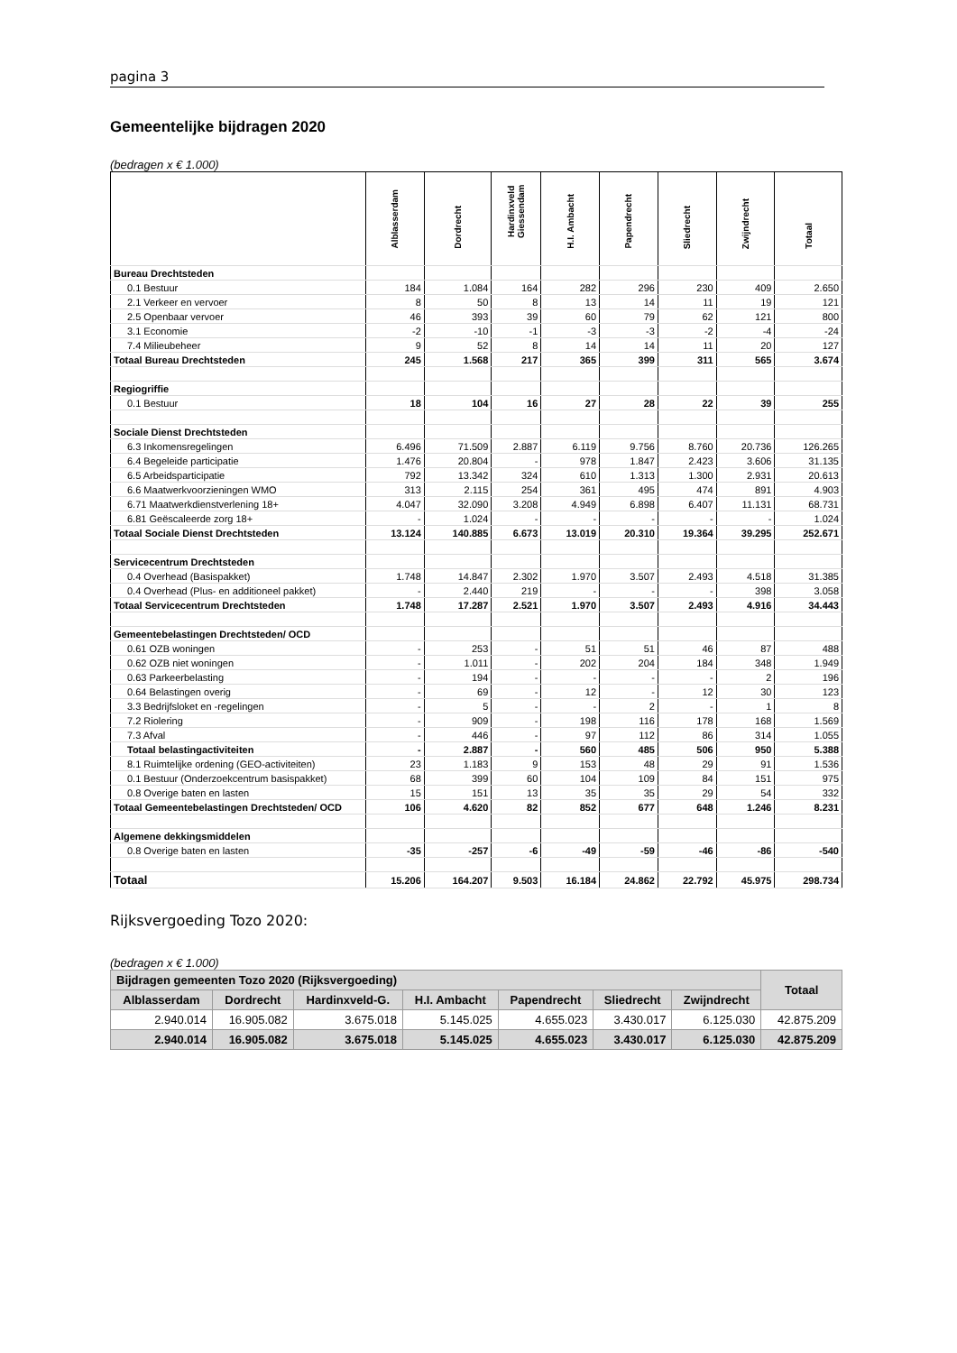pagina 3
Gemeentelijke bijdragen 2020
(bedragen x € 1.000)
| | Alblasserdam | Dordrecht | Hardinxveld Giessendam | H.I. Ambacht | Papendrecht | Sliedrecht | Zwijndrecht | Totaal |
| --- | --- | --- | --- | --- | --- | --- | --- | --- |
| Bureau Drechtsteden | | | | | | | | |
| 0.1 Bestuur | 184 | 1.084 | 164 | 282 | 296 | 230 | 409 | 2.650 |
| 2.1 Verkeer en vervoer | 8 | 50 | 8 | 13 | 14 | 11 | 19 | 121 |
| 2.5 Openbaar vervoer | 46 | 393 | 39 | 60 | 79 | 62 | 121 | 800 |
| 3.1 Economie | -2 | -10 | -1 | -3 | -3 | -2 | -4 | -24 |
| 7.4 Milieubeheer | 9 | 52 | 8 | 14 | 14 | 11 | 20 | 127 |
| Totaal Bureau Drechtsteden | 245 | 1.568 | 217 | 365 | 399 | 311 | 565 | 3.674 |
| Regiogriffie | | | | | | | | |
| 0.1 Bestuur | 18 | 104 | 16 | 27 | 28 | 22 | 39 | 255 |
| Sociale Dienst Drechtsteden | | | | | | | | |
| 6.3 Inkomensregelingen | 6.496 | 71.509 | 2.887 | 6.119 | 9.756 | 8.760 | 20.736 | 126.265 |
| 6.4 Begeleide participatie | 1.476 | 20.804 | - | 978 | 1.847 | 2.423 | 3.606 | 31.135 |
| 6.5 Arbeidsparticipatie | 792 | 13.342 | 324 | 610 | 1.313 | 1.300 | 2.931 | 20.613 |
| 6.6 Maatwerkvoorzieningen WMO | 313 | 2.115 | 254 | 361 | 495 | 474 | 891 | 4.903 |
| 6.71 Maatwerkdienstverlening 18+ | 4.047 | 32.090 | 3.208 | 4.949 | 6.898 | 6.407 | 11.131 | 68.731 |
| 6.81 Geëscaleerde zorg 18+ | - | 1.024 | - | - | - | - | - | 1.024 |
| Totaal Sociale Dienst Drechtsteden | 13.124 | 140.885 | 6.673 | 13.019 | 20.310 | 19.364 | 39.295 | 252.671 |
| Servicecentrum Drechtsteden | | | | | | | | |
| 0.4 Overhead (Basispakket) | 1.748 | 14.847 | 2.302 | 1.970 | 3.507 | 2.493 | 4.518 | 31.385 |
| 0.4 Overhead (Plus- en additioneel pakket) | - | 2.440 | 219 | - | - | - | 398 | 3.058 |
| Totaal Servicecentrum Drechtsteden | 1.748 | 17.287 | 2.521 | 1.970 | 3.507 | 2.493 | 4.916 | 34.443 |
| Gemeentebelastingen Drechtsteden/ OCD | | | | | | | | |
| 0.61 OZB woningen | - | 253 | - | 51 | 51 | 46 | 87 | 488 |
| 0.62 OZB niet woningen | - | 1.011 | - | 202 | 204 | 184 | 348 | 1.949 |
| 0.63 Parkeerbelasting | - | 194 | - | - | - | - | 2 | 196 |
| 0.64 Belastingen overig | - | 69 | - | 12 | - | 12 | 30 | 123 |
| 3.3 Bedrijfsloket en -regelingen | - | 5 | - | - | 2 | - | 1 | 8 |
| 7.2 Riolering | - | 909 | - | 198 | 116 | 178 | 168 | 1.569 |
| 7.3 Afval | - | 446 | - | 97 | 112 | 86 | 314 | 1.055 |
| Totaal belastingactiviteiten | - | 2.887 | - | 560 | 485 | 506 | 950 | 5.388 |
| 8.1 Ruimtelijke ordening (GEO-activiteiten) | 23 | 1.183 | 9 | 153 | 48 | 29 | 91 | 1.536 |
| 0.1 Bestuur (Onderzoekcentrum basispakket) | 68 | 399 | 60 | 104 | 109 | 84 | 151 | 975 |
| 0.8 Overige baten en lasten | 15 | 151 | 13 | 35 | 35 | 29 | 54 | 332 |
| Totaal Gemeentebelastingen Drechtsteden/ OCD | 106 | 4.620 | 82 | 852 | 677 | 648 | 1.246 | 8.231 |
| Algemene dekkingsmiddelen | | | | | | | | |
| 0.8 Overige baten en lasten | -35 | -257 | -6 | -49 | -59 | -46 | -86 | -540 |
| Totaal | 15.206 | 164.207 | 9.503 | 16.184 | 24.862 | 22.792 | 45.975 | 298.734 |
Rijksvergoeding Tozo 2020:
(bedragen x € 1.000)
| Bijdragen gemeenten Tozo 2020 (Rijksvergoeding) | | | | | | | Totaal |
| --- | --- | --- | --- | --- | --- | --- | --- |
| Alblasserdam | Dordrecht | Hardinxveld-G. | H.I. Ambacht | Papendrecht | Sliedrecht | Zwijndrecht | |
| 2.940.014 | 16.905.082 | 3.675.018 | 5.145.025 | 4.655.023 | 3.430.017 | 6.125.030 | 42.875.209 |
| 2.940.014 | 16.905.082 | 3.675.018 | 5.145.025 | 4.655.023 | 3.430.017 | 6.125.030 | 42.875.209 |